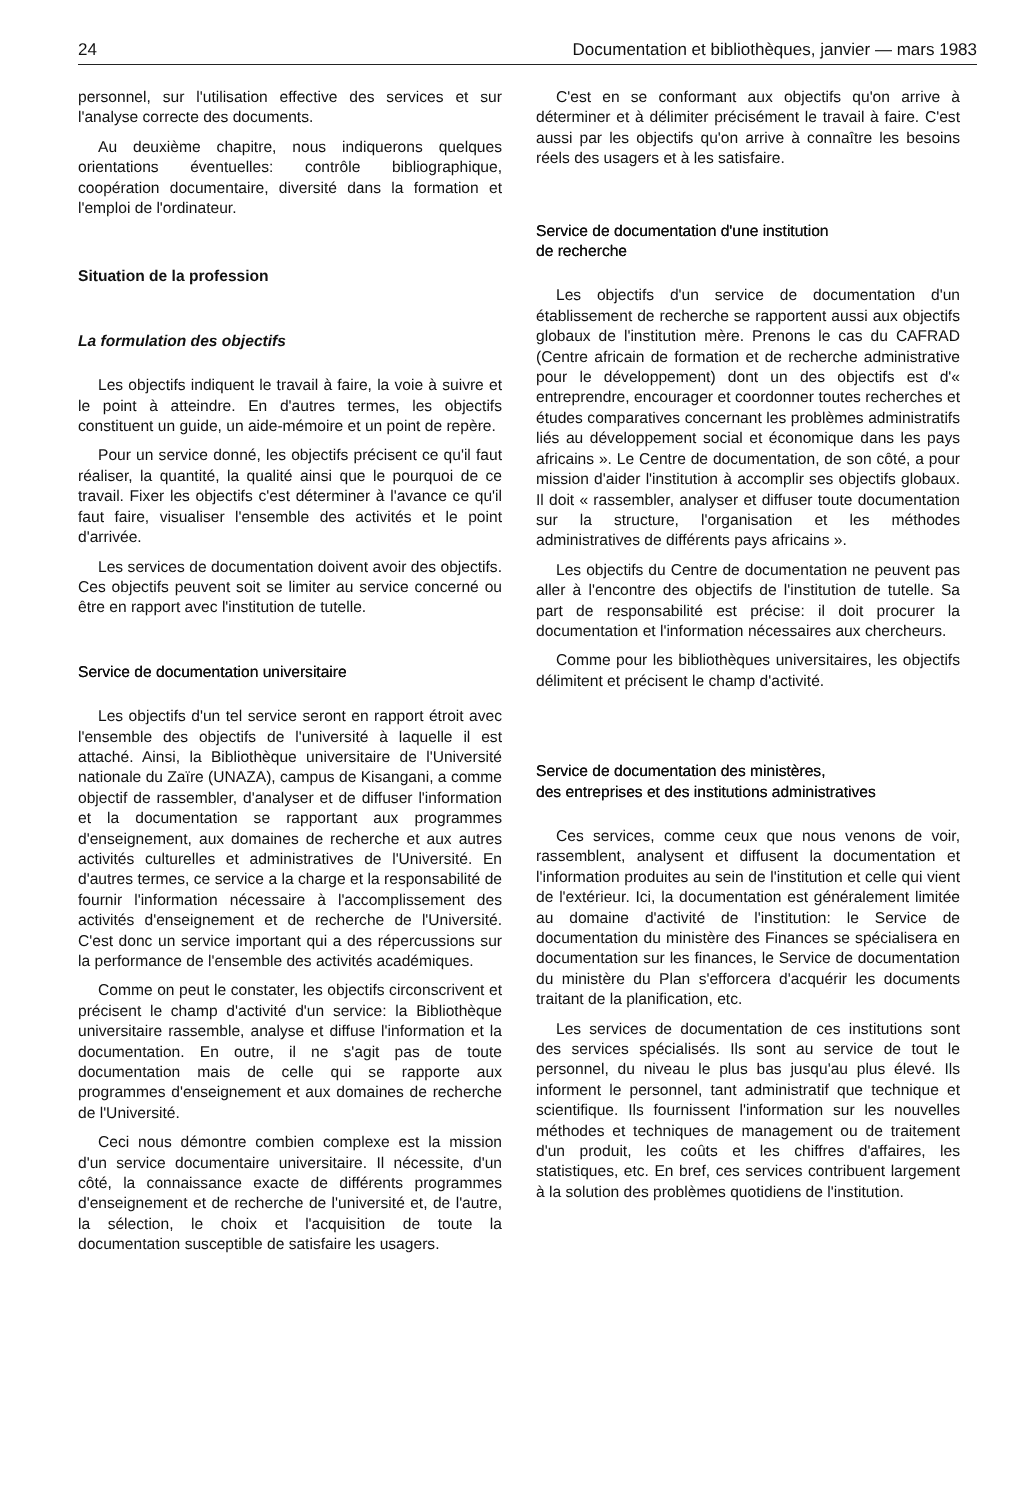24 Documentation et bibliothèques, janvier — mars 1983
personnel, sur l'utilisation effective des services et sur l'analyse correcte des documents.
Au deuxième chapitre, nous indiquerons quelques orientations éventuelles: contrôle bibliographique, coopération documentaire, diversité dans la formation et l'emploi de l'ordinateur.
Situation de la profession
La formulation des objectifs
Les objectifs indiquent le travail à faire, la voie à suivre et le point à atteindre. En d'autres termes, les objectifs constituent un guide, un aide-mémoire et un point de repère.
Pour un service donné, les objectifs précisent ce qu'il faut réaliser, la quantité, la qualité ainsi que le pourquoi de ce travail. Fixer les objectifs c'est déterminer à l'avance ce qu'il faut faire, visualiser l'ensemble des activités et le point d'arrivée.
Les services de documentation doivent avoir des objectifs. Ces objectifs peuvent soit se limiter au service concerné ou être en rapport avec l'institution de tutelle.
Service de documentation universitaire
Les objectifs d'un tel service seront en rapport étroit avec l'ensemble des objectifs de l'université à laquelle il est attaché. Ainsi, la Bibliothèque universitaire de l'Université nationale du Zaïre (UNAZA), campus de Kisangani, a comme objectif de rassembler, d'analyser et de diffuser l'information et la documentation se rapportant aux programmes d'enseignement, aux domaines de recherche et aux autres activités culturelles et administratives de l'Université. En d'autres termes, ce service a la charge et la responsabilité de fournir l'information nécessaire à l'accomplissement des activités d'enseignement et de recherche de l'Université. C'est donc un service important qui a des répercussions sur la performance de l'ensemble des activités académiques.
Comme on peut le constater, les objectifs circonscrivent et précisent le champ d'activité d'un service: la Bibliothèque universitaire rassemble, analyse et diffuse l'information et la documentation. En outre, il ne s'agit pas de toute documentation mais de celle qui se rapporte aux programmes d'enseignement et aux domaines de recherche de l'Université.
Ceci nous démontre combien complexe est la mission d'un service documentaire universitaire. Il nécessite, d'un côté, la connaissance exacte de différents programmes d'enseignement et de recherche de l'université et, de l'autre, la sélection, le choix et l'acquisition de toute la documentation susceptible de satisfaire les usagers.
C'est en se conformant aux objectifs qu'on arrive à déterminer et à délimiter précisément le travail à faire. C'est aussi par les objectifs qu'on arrive à connaître les besoins réels des usagers et à les satisfaire.
Service de documentation d'une institution
de recherche
Les objectifs d'un service de documentation d'un établissement de recherche se rapportent aussi aux objectifs globaux de l'institution mère. Prenons le cas du CAFRAD (Centre africain de formation et de recherche administrative pour le développement) dont un des objectifs est d'« entreprendre, encourager et coordonner toutes recherches et études comparatives concernant les problèmes administratifs liés au développement social et économique dans les pays africains ». Le Centre de documentation, de son côté, a pour mission d'aider l'institution à accomplir ses objectifs globaux. Il doit « rassembler, analyser et diffuser toute documentation sur la structure, l'organisation et les méthodes administratives de différents pays africains ».
Les objectifs du Centre de documentation ne peuvent pas aller à l'encontre des objectifs de l'institution de tutelle. Sa part de responsabilité est précise: il doit procurer la documentation et l'information nécessaires aux chercheurs.
Comme pour les bibliothèques universitaires, les objectifs délimitent et précisent le champ d'activité.
Service de documentation des ministères,
des entreprises et des institutions administratives
Ces services, comme ceux que nous venons de voir, rassemblent, analysent et diffusent la documentation et l'information produites au sein de l'institution et celle qui vient de l'extérieur. Ici, la documentation est généralement limitée au domaine d'activité de l'institution: le Service de documentation du ministère des Finances se spécialisera en documentation sur les finances, le Service de documentation du ministère du Plan s'efforcera d'acquérir les documents traitant de la planification, etc.
Les services de documentation de ces institutions sont des services spécialisés. Ils sont au service de tout le personnel, du niveau le plus bas jusqu'au plus élevé. Ils informent le personnel, tant administratif que technique et scientifique. Ils fournissent l'information sur les nouvelles méthodes et techniques de management ou de traitement d'un produit, les coûts et les chiffres d'affaires, les statistiques, etc. En bref, ces services contribuent largement à la solution des problèmes quotidiens de l'institution.